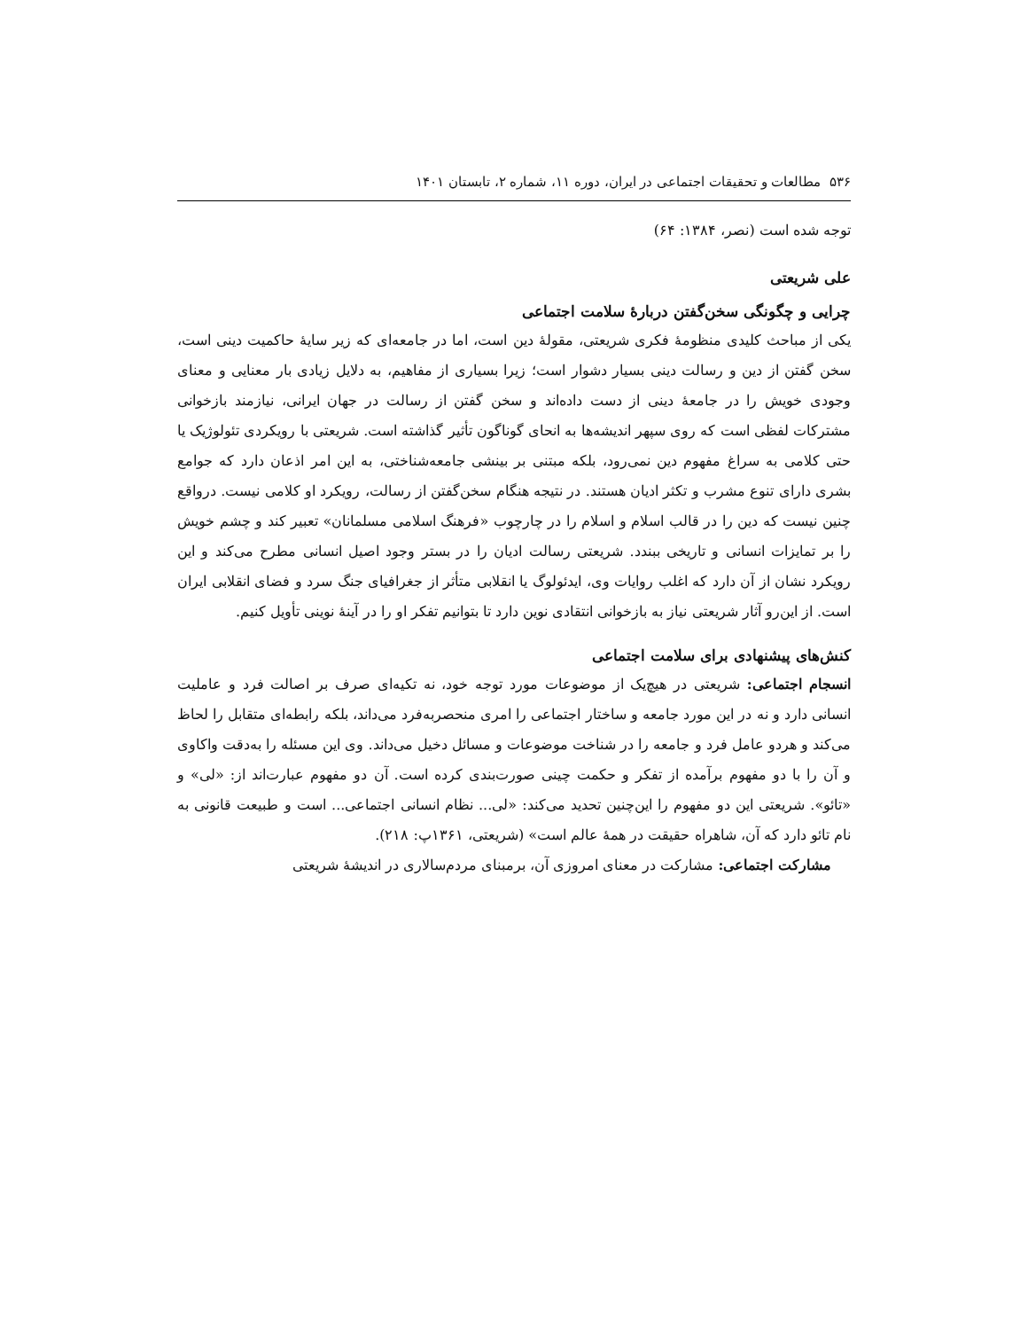۵۳۶ مطالعات و تحقیقات اجتماعی در ایران، دوره ۱۱، شماره ۲، تابستان ۱۴۰۱
توجه شده است (نصر، ۱۳۸۴: ۶۴)
علی شریعتی
چرایی و چگونگی سخن‌گفتن دربارۀ سلامت اجتماعی
یکی از مباحث کلیدی منظومۀ فکری شریعتی، مقولۀ دین است، اما در جامعه‌ای که زیر سایۀ حاکمیت دینی است، سخن گفتن از دین و رسالت دینی بسیار دشوار است؛ زیرا بسیاری از مفاهیم، به دلایل زیادی بار معنایی و معنای وجودی خویش را در جامعۀ دینی از دست داده‌اند و سخن گفتن از رسالت در جهان ایرانی، نیازمند بازخوانی مشترکات لفظی است که روی سپهر اندیشه‌ها به انحای گوناگون تأثیر گذاشته است. شریعتی با رویکردی تئولوژیک یا حتی کلامی به سراغ مفهوم دین نمی‌رود، بلکه مبتنی بر بینشی جامعه‌شناختی، به این امر اذعان دارد که جوامع بشری دارای تنوع مشرب و تکثر ادیان هستند. در نتیجه هنگام سخن‌گفتن از رسالت، رویکرد او کلامی نیست. درواقع چنین نیست که دین را در قالب اسلام و اسلام را در چارچوب «فرهنگ اسلامی مسلمانان» تعبیر کند و چشم خویش را بر تمایزات انسانی و تاریخی ببندد. شریعتی رسالت ادیان را در بستر وجود اصیل انسانی مطرح می‌کند و این رویکرد نشان از آن دارد که اغلب روایات وی، ایدئولوگ یا انقلابی متأثر از جغرافیای جنگ سرد و فضای انقلابی ایران است. از این‌رو آثار شریعتی نیاز به بازخوانی انتقادی نوین دارد تا بتوانیم تفکر او را در آینۀ نوینی تأویل کنیم.
کنش‌های پیشنهادی برای سلامت اجتماعی
انسجام اجتماعی: شریعتی در هیچ‌یک از موضوعات مورد توجه خود، نه تکیه‌ای صرف بر اصالت فرد و عاملیت انسانی دارد و نه در این مورد جامعه و ساختار اجتماعی را امری منحصربه‌فرد می‌داند، بلکه رابطه‌ای متقابل را لحاظ می‌کند و هردو عامل فرد و جامعه را در شناخت موضوعات و مسائل دخیل می‌داند. وی این مسئله را به‌دقت واکاوی و آن را با دو مفهوم برآمده از تفکر و حکمت چینی صورت‌بندی کرده است. آن دو مفهوم عبارت‌اند از: «لی» و «تائو». شریعتی این دو مفهوم را این‌چنین تحدید می‌کند: «لی... نظام انسانی اجتماعی... است و طبیعت قانونی به نام تائو دارد که آن، شاهراه حقیقت در همۀ عالم است» (شریعتی، ۱۳۶۱پ: ۲۱۸).
مشارکت اجتماعی: مشارکت در معنای امروزی آن، برمبنای مردم‌سالاری در اندیشۀ شریعتی